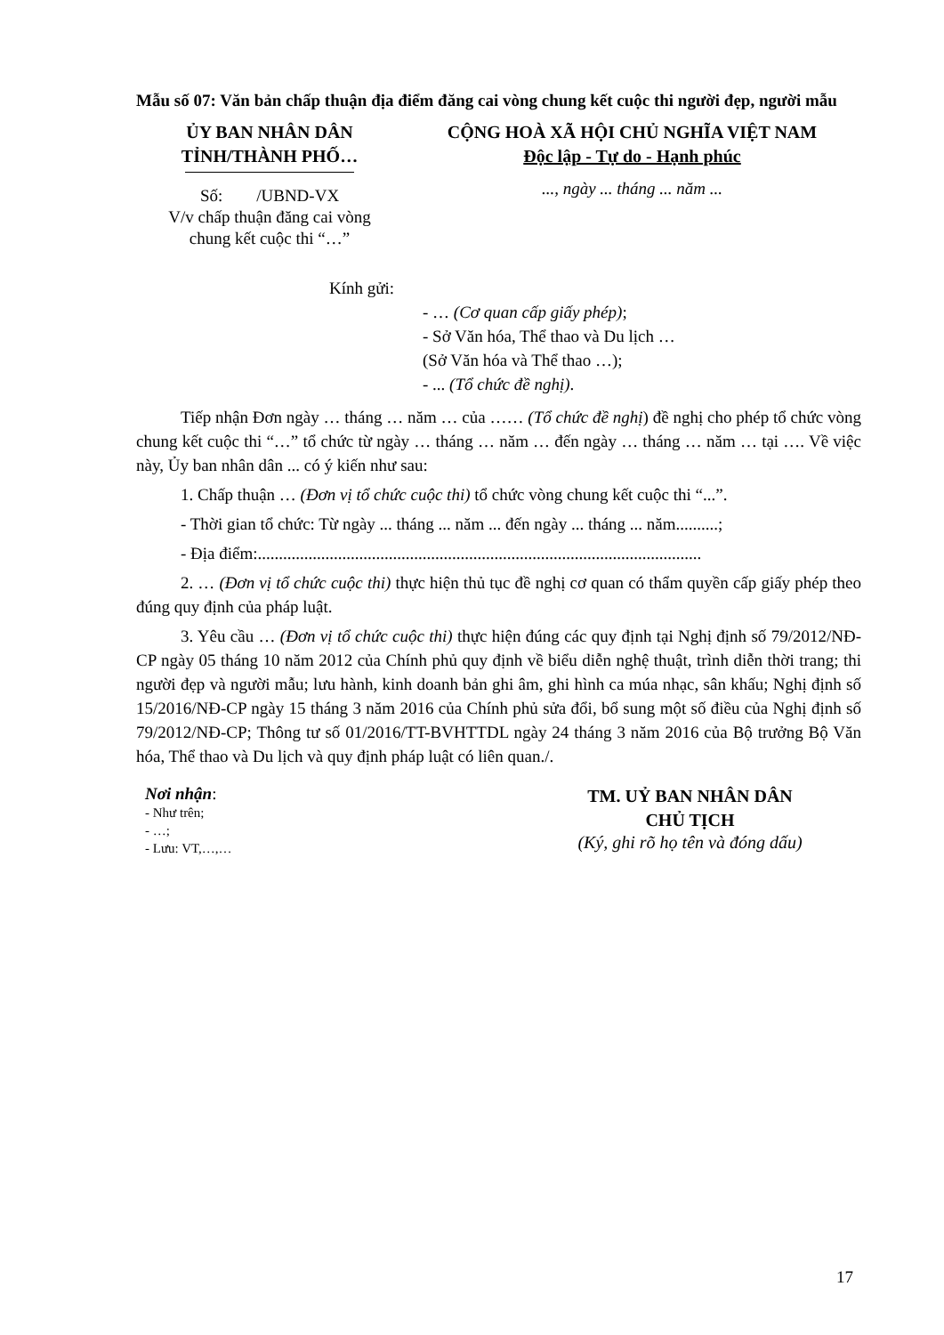Mẫu số 07: Văn bản chấp thuận địa điểm đăng cai vòng chung kết cuộc thi người đẹp, người mẫu
ỦY BAN NHÂN DÂN
TỈNH/THÀNH PHỐ…
Số: /UBND-VX
V/v chấp thuận đăng cai vòng
chung kết cuộc thi “…”
CỘNG HOÀ XÃ HỘI CHỦ NGHĨA VIỆT NAM
Độc lập - Tự do - Hạnh phúc
..., ngày ... tháng ... năm ...
Kính gửi:
- … (Cơ quan cấp giấy phép);
- Sở Văn hóa, Thể thao và Du lịch …
(Sở Văn hóa và Thể thao …);
- ... (Tổ chức đề nghị).
Tiếp nhận Đơn ngày … tháng … năm … của …… (Tổ chức đề nghị) đề nghị cho phép tổ chức vòng chung kết cuộc thi “…” tổ chức từ ngày … tháng … năm … đến ngày … tháng … năm … tại …. Về việc này, Ủy ban nhân dân ... có ý kiến như sau:
1. Chấp thuận … (Đơn vị tổ chức cuộc thi) tổ chức vòng chung kết cuộc thi “...”.
- Thời gian tổ chức: Từ ngày ... tháng ... năm ... đến ngày ... tháng ... năm..........;
- Địa điểm:.........................................................................................................
2. … (Đơn vị tổ chức cuộc thi) thực hiện thủ tục đề nghị cơ quan có thẩm quyền cấp giấy phép theo đúng quy định của pháp luật.
3. Yêu cầu … (Đơn vị tổ chức cuộc thi) thực hiện đúng các quy định tại Nghị định số 79/2012/NĐ-CP ngày 05 tháng 10 năm 2012 của Chính phủ quy định về biểu diễn nghệ thuật, trình diễn thời trang; thi người đẹp và người mẫu; lưu hành, kinh doanh bản ghi âm, ghi hình ca múa nhạc, sân khấu; Nghị định số 15/2016/NĐ-CP ngày 15 tháng 3 năm 2016 của Chính phủ sửa đổi, bổ sung một số điều của Nghị định số 79/2012/NĐ-CP; Thông tư số 01/2016/TT-BVHTTDL ngày 24 tháng 3 năm 2016 của Bộ trưởng Bộ Văn hóa, Thể thao và Du lịch và quy định pháp luật có liên quan./.
Nơi nhận:
- Như trên;
- …;
- Lưu: VT,…,…
TM. UỶ BAN NHÂN DÂN
CHỦ TỊCH
(Ký, ghi rõ họ tên và đóng dấu)
17